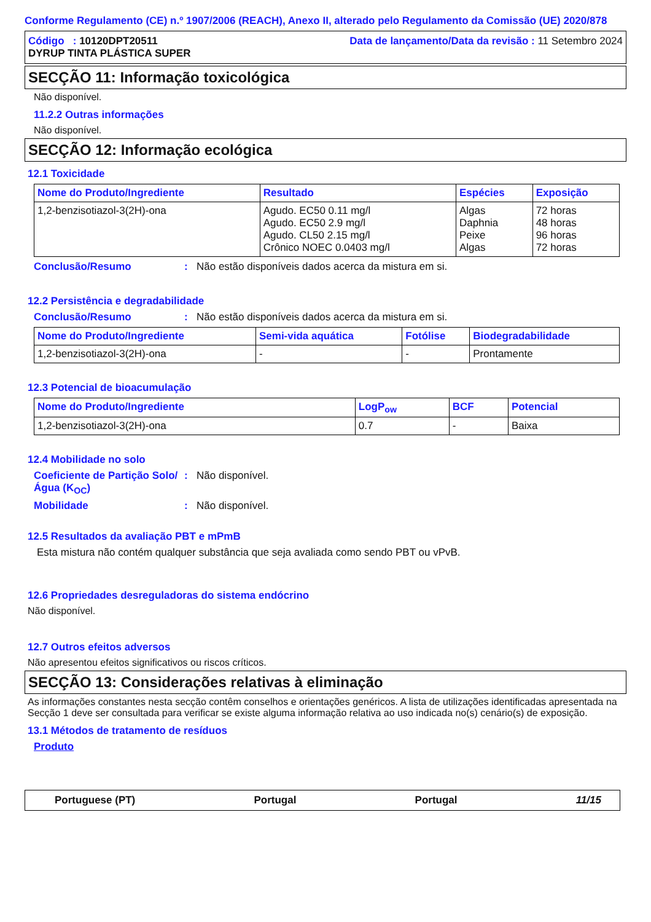Conforme Regulamento (CE) n.º 1907/2006 (REACH), Anexo II, alterado pelo Regulamento da Comissão (UE) 2020/878
Código : 10120DPT20511
DYRUP TINTA PLÁSTICA SUPER
Data de lançamento/Data da revisão : 11 Setembro 2024
SECÇÃO 11: Informação toxicológica
Não disponível.
11.2.2 Outras informações
Não disponível.
SECÇÃO 12: Informação ecológica
12.1 Toxicidade
| Nome do Produto/Ingrediente | Resultado | Espécies | Exposição |
| --- | --- | --- | --- |
| 1,2-benzisotiazol-3(2H)-ona | Agudo. EC50 0.11 mg/l Agudo. EC50 2.9 mg/l Agudo. CL50 2.15 mg/l Crônico NOEC 0.0403 mg/l | Algas Daphnia Peixe Algas | 72 horas 48 horas 96 horas 72 horas |
Conclusão/Resumo: Não estão disponíveis dados acerca da mistura em si.
12.2 Persistência e degradabilidade
Conclusão/Resumo: Não estão disponíveis dados acerca da mistura em si.
| Nome do Produto/Ingrediente | Semi-vida aquática | Fotólise | Biodegradabilidade |
| --- | --- | --- | --- |
| 1,2-benzisotiazol-3(2H)-ona | - | - | Prontamente |
12.3 Potencial de bioacumulação
| Nome do Produto/Ingrediente | LogP<sub>ow</sub> | BCF | Potencial |
| --- | --- | --- | --- |
| 1,2-benzisotiazol-3(2H)-ona | 0.7 | - | Baixa |
12.4 Mobilidade no solo
Coeficiente de Partição Solo/Água (K<sub>OC</sub>): Não disponível.
Mobilidade: Não disponível.
12.5 Resultados da avaliação PBT e mPmB
Esta mistura não contém qualquer substância que seja avaliada como sendo PBT ou vPvB.
12.6 Propriedades desreguladoras do sistema endócrino
Não disponível.
12.7 Outros efeitos adversos
Não apresentou efeitos significativos ou riscos críticos.
SECÇÃO 13: Considerações relativas à eliminação
As informações constantes nesta secção contêm conselhos e orientações genéricos. A lista de utilizações identificadas apresentada na Secção 1 deve ser consultada para verificar se existe alguma informação relativa ao uso indicada no(s) cenário(s) de exposição.
13.1 Métodos de tratamento de resíduos
Produto
Portuguese (PT) Portugal Portugal 11/15